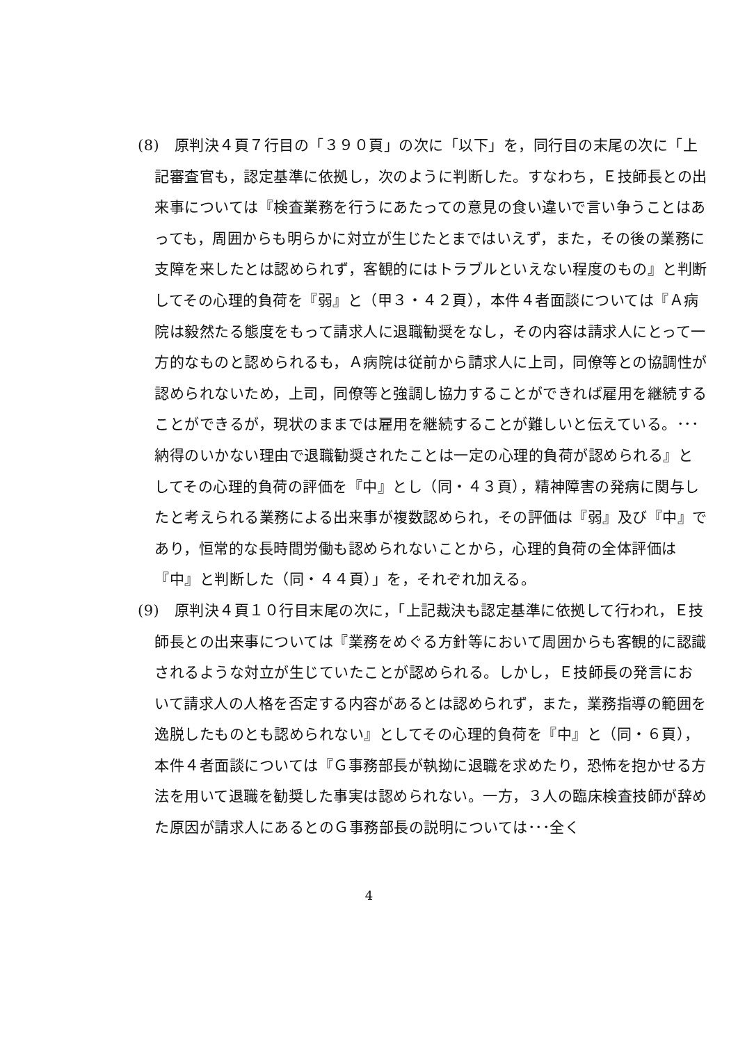(8)　原判決４頁７行目の「３９０頁」の次に「以下」を，同行目の末尾の次に「上記審査官も，認定基準に依拠し，次のように判断した。すなわち，Ｅ技師長との出来事については『検査業務を行うにあたっての意見の食い違いで言い争うことはあっても，周囲からも明らかに対立が生じたとまではいえず，また，その後の業務に支障を来したとは認められず，客観的にはトラブルといえない程度のもの』と判断してその心理的負荷を『弱』と（甲３・４２頁），本件４者面談については『Ａ病院は毅然たる態度をもって請求人に退職勧奨をなし，その内容は請求人にとって一方的なものと認められるも，Ａ病院は従前から請求人に上司，同僚等との協調性が認められないため，上司，同僚等と強調し協力することができれば雇用を継続することができるが，現状のままでは雇用を継続することが難しいと伝えている。･･･納得のいかない理由で退職勧奨されたことは一定の心理的負荷が認められる』としてその心理的負荷の評価を『中』とし（同・４３頁），精神障害の発病に関与したと考えられる業務による出来事が複数認められ，その評価は『弱』及び『中』であり，恒常的な長時間労働も認められないことから，心理的負荷の全体評価は『中』と判断した（同・４４頁）」を，それぞれ加える。
(9)　原判決４頁１０行目末尾の次に，「上記裁決も認定基準に依拠して行われ，Ｅ技師長との出来事については『業務をめぐる方針等において周囲からも客観的に認識されるような対立が生じていたことが認められる。しかし，Ｅ技師長の発言において請求人の人格を否定する内容があるとは認められず，また，業務指導の範囲を逸脱したものとも認められない』としてその心理的負荷を『中』と（同・６頁），本件４者面談については『Ｇ事務部長が執拗に退職を求めたり，恐怖を抱かせる方法を用いて退職を勧奨した事実は認められない。一方，３人の臨床検査技師が辞めた原因が請求人にあるとのＧ事務部長の説明については･･･全く
4